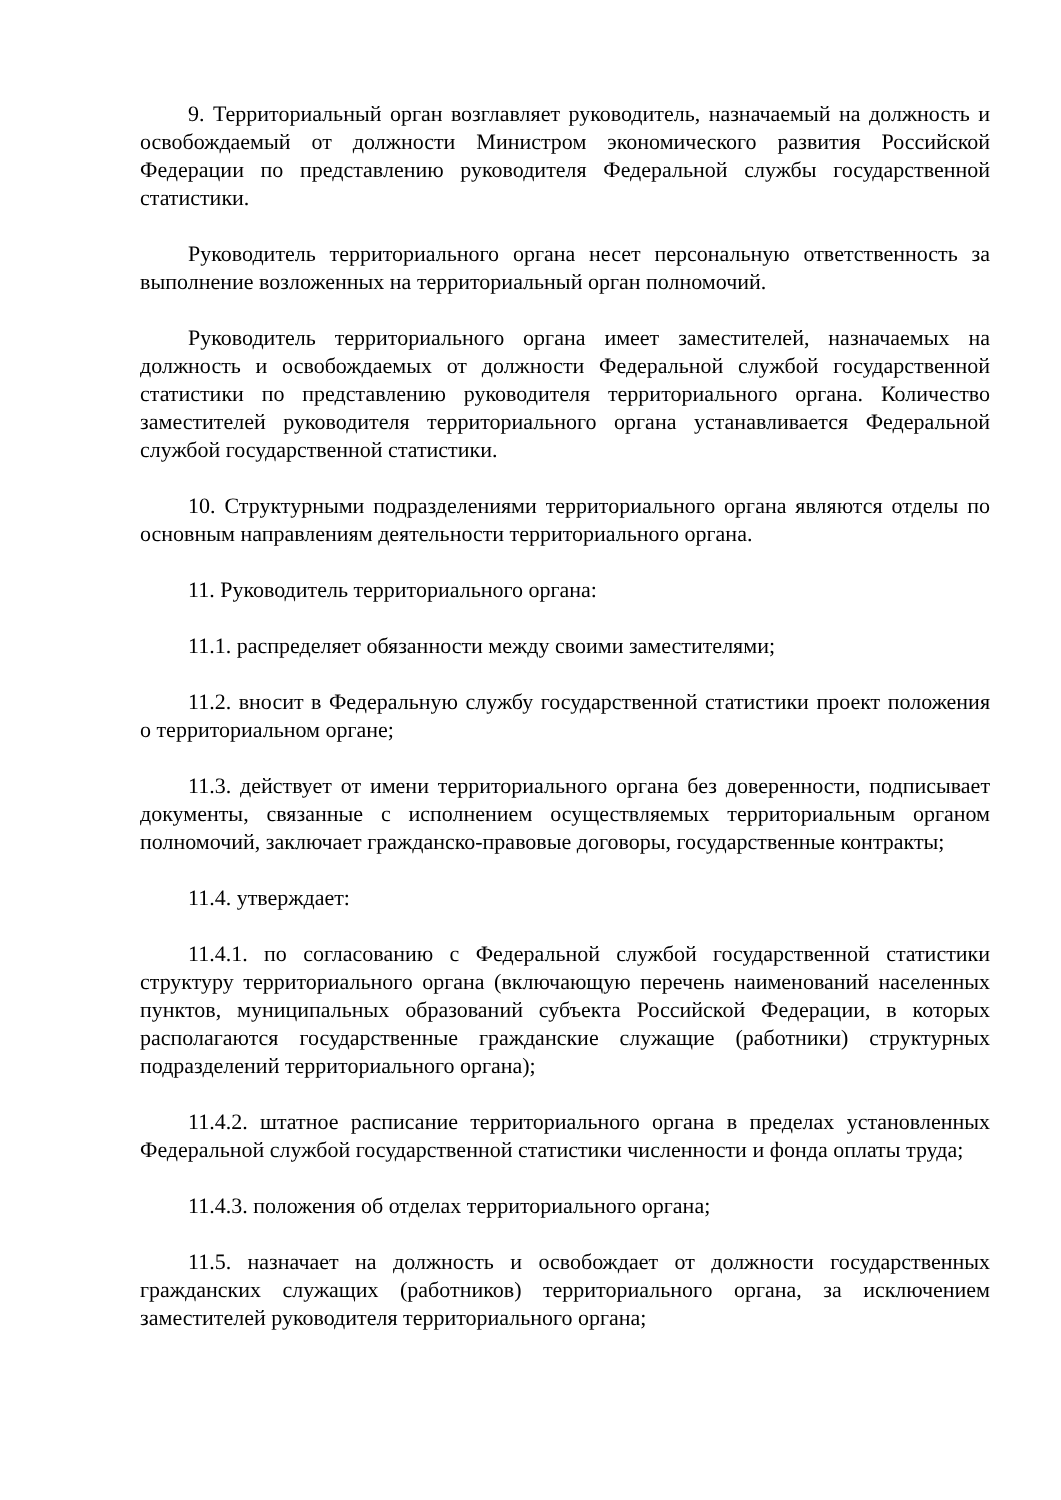9. Территориальный орган возглавляет руководитель, назначаемый на должность и освобождаемый от должности Министром экономического развития Российской Федерации по представлению руководителя Федеральной службы государственной статистики.
Руководитель территориального органа несет персональную ответственность за выполнение возложенных на территориальный орган полномочий.
Руководитель территориального органа имеет заместителей, назначаемых на должность и освобождаемых от должности Федеральной службой государственной статистики по представлению руководителя территориального органа. Количество заместителей руководителя территориального органа устанавливается Федеральной службой государственной статистики.
10. Структурными подразделениями территориального органа являются отделы по основным направлениям деятельности территориального органа.
11. Руководитель территориального органа:
11.1. распределяет обязанности между своими заместителями;
11.2. вносит в Федеральную службу государственной статистики проект положения о территориальном органе;
11.3. действует от имени территориального органа без доверенности, подписывает документы, связанные с исполнением осуществляемых территориальным органом полномочий, заключает гражданско-правовые договоры, государственные контракты;
11.4. утверждает:
11.4.1. по согласованию с Федеральной службой государственной статистики структуру территориального органа (включающую перечень наименований населенных пунктов, муниципальных образований субъекта Российской Федерации, в которых располагаются государственные гражданские служащие (работники) структурных подразделений территориального органа);
11.4.2. штатное расписание территориального органа в пределах установленных Федеральной службой государственной статистики численности и фонда оплаты труда;
11.4.3. положения об отделах территориального органа;
11.5. назначает на должность и освобождает от должности государственных гражданских служащих (работников) территориального органа, за исключением заместителей руководителя территориального органа;